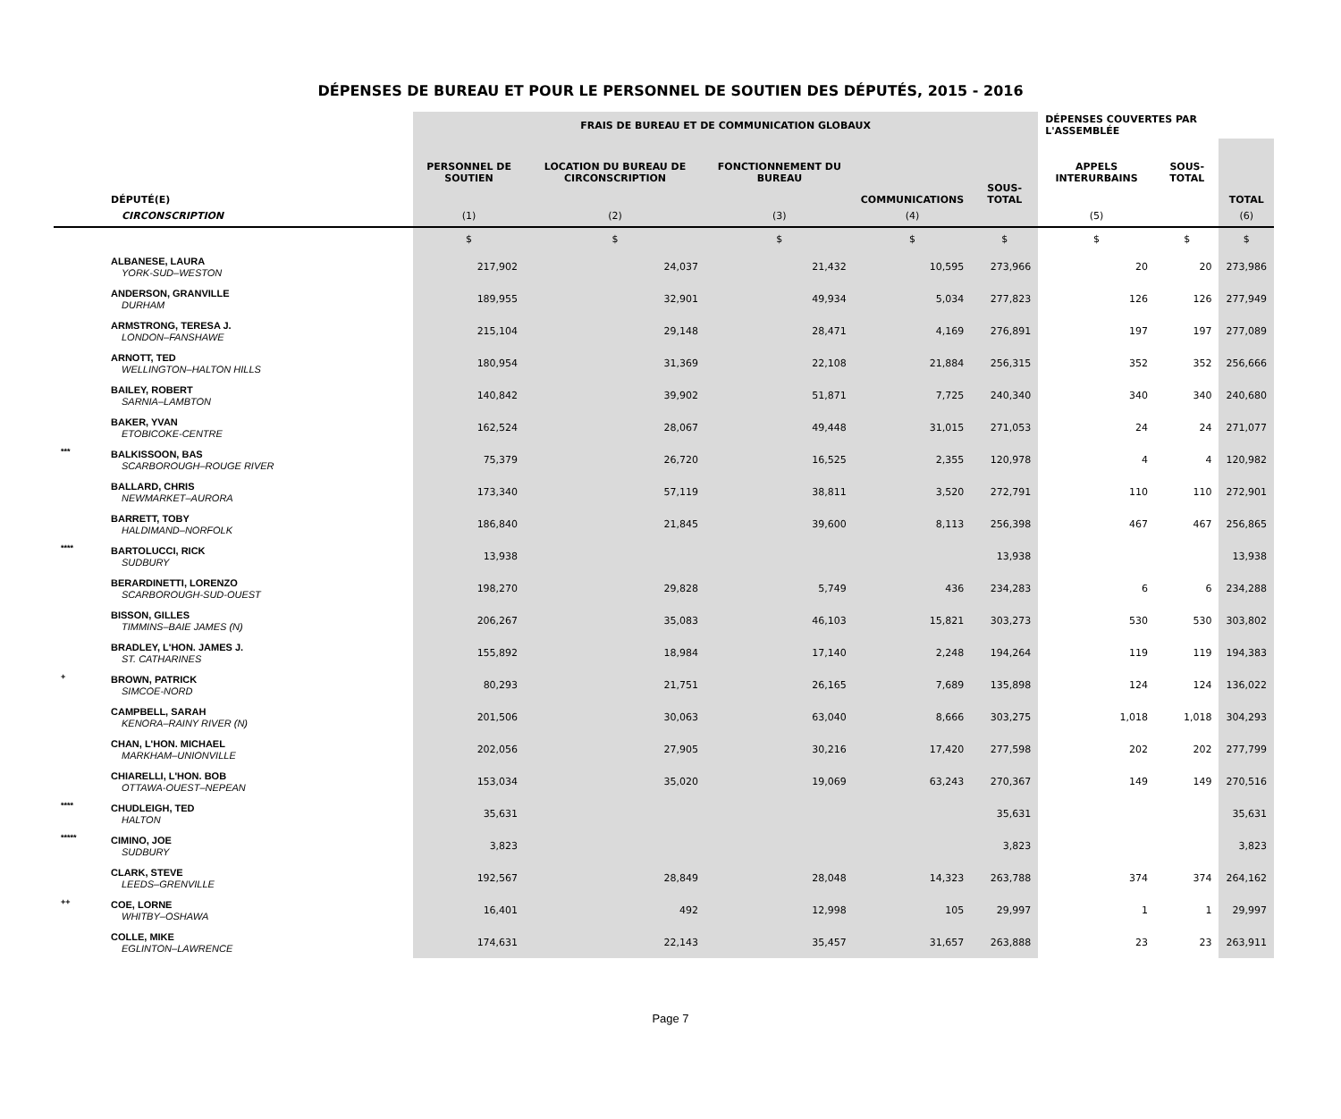DÉPENSES DE BUREAU ET POUR LE PERSONNEL DE SOUTIEN DES DÉPUTÉS, 2015 - 2016
| | | FRAIS DE BUREAU ET DE COMMUNICATION GLOBAUX | | | | | DÉPENSES COUVERTES PAR L'ASSEMBLÉE | | |
| --- | --- | --- | --- | --- | --- | --- | --- | --- | --- |
| | DÉPUTÉ(E) | PERSONNEL DE SOUTIEN | LOCATION DU BUREAU DE CIRCONSCRIPTION | FONCTIONNEMENT DU BUREAU | COMMUNICATIONS | SOUS-TOTAL | APPELS INTERURBAINS | SOUS-TOTAL | TOTAL |
| | CIRCONSCRIPTION | (1) | (2) | (3) | (4) | | (5) | | (6) |
| | | $ | $ | $ | $ | $ | $ | $ | $ |
| | ALBANESE, LAURA YORK-SUD–WESTON | 217,902 | 24,037 | 21,432 | 10,595 | 273,966 | 20 | 20 | 273,986 |
| | ANDERSON, GRANVILLE DURHAM | 189,955 | 32,901 | 49,934 | 5,034 | 277,823 | 126 | 126 | 277,949 |
| | ARMSTRONG, TERESA J. LONDON–FANSHAWE | 215,104 | 29,148 | 28,471 | 4,169 | 276,891 | 197 | 197 | 277,089 |
| | ARNOTT, TED WELLINGTON–HALTON HILLS | 180,954 | 31,369 | 22,108 | 21,884 | 256,315 | 352 | 352 | 256,666 |
| | BAILEY, ROBERT SARNIA–LAMBTON | 140,842 | 39,902 | 51,871 | 7,725 | 240,340 | 340 | 340 | 240,680 |
| | BAKER, YVAN ETOBICOKE-CENTRE | 162,524 | 28,067 | 49,448 | 31,015 | 271,053 | 24 | 24 | 271,077 |
| *** | BALKISSOON, BAS SCARBOROUGH–ROUGE RIVER | 75,379 | 26,720 | 16,525 | 2,355 | 120,978 | 4 | 4 | 120,982 |
| | BALLARD, CHRIS NEWMARKET–AURORA | 173,340 | 57,119 | 38,811 | 3,520 | 272,791 | 110 | 110 | 272,901 |
| | BARRETT, TOBY HALDIMAND–NORFOLK | 186,840 | 21,845 | 39,600 | 8,113 | 256,398 | 467 | 467 | 256,865 |
| **** | BARTOLUCCI, RICK SUDBURY | 13,938 | | | | 13,938 | | | 13,938 |
| | BERARDINETTI, LORENZO SCARBOROUGH-SUD-OUEST | 198,270 | 29,828 | 5,749 | 436 | 234,283 | 6 | 6 | 234,288 |
| | BISSON, GILLES TIMMINS–BAIE JAMES (N) | 206,267 | 35,083 | 46,103 | 15,821 | 303,273 | 530 | 530 | 303,802 |
| | BRADLEY, L'HON. JAMES J. ST. CATHARINES | 155,892 | 18,984 | 17,140 | 2,248 | 194,264 | 119 | 119 | 194,383 |
| + | BROWN, PATRICK SIMCOE-NORD | 80,293 | 21,751 | 26,165 | 7,689 | 135,898 | 124 | 124 | 136,022 |
| | CAMPBELL, SARAH KENORA–RAINY RIVER (N) | 201,506 | 30,063 | 63,040 | 8,666 | 303,275 | 1,018 | 1,018 | 304,293 |
| | CHAN, L'HON. MICHAEL MARKHAM–UNIONVILLE | 202,056 | 27,905 | 30,216 | 17,420 | 277,598 | 202 | 202 | 277,799 |
| | CHIARELLI, L'HON. BOB OTTAWA-OUEST–NEPEAN | 153,034 | 35,020 | 19,069 | 63,243 | 270,367 | 149 | 149 | 270,516 |
| **** | CHUDLEIGH, TED HALTON | 35,631 | | | | 35,631 | | | 35,631 |
| ***** | CIMINO, JOE SUDBURY | 3,823 | | | | 3,823 | | | 3,823 |
| | CLARK, STEVE LEEDS–GRENVILLE | 192,567 | 28,849 | 28,048 | 14,323 | 263,788 | 374 | 374 | 264,162 |
| ++ | COE, LORNE WHITBY–OSHAWA | 16,401 | 492 | 12,998 | 105 | 29,997 | 1 | 1 | 29,997 |
| | COLLE, MIKE EGLINTON–LAWRENCE | 174,631 | 22,143 | 35,457 | 31,657 | 263,888 | 23 | 23 | 263,911 |
Page 7